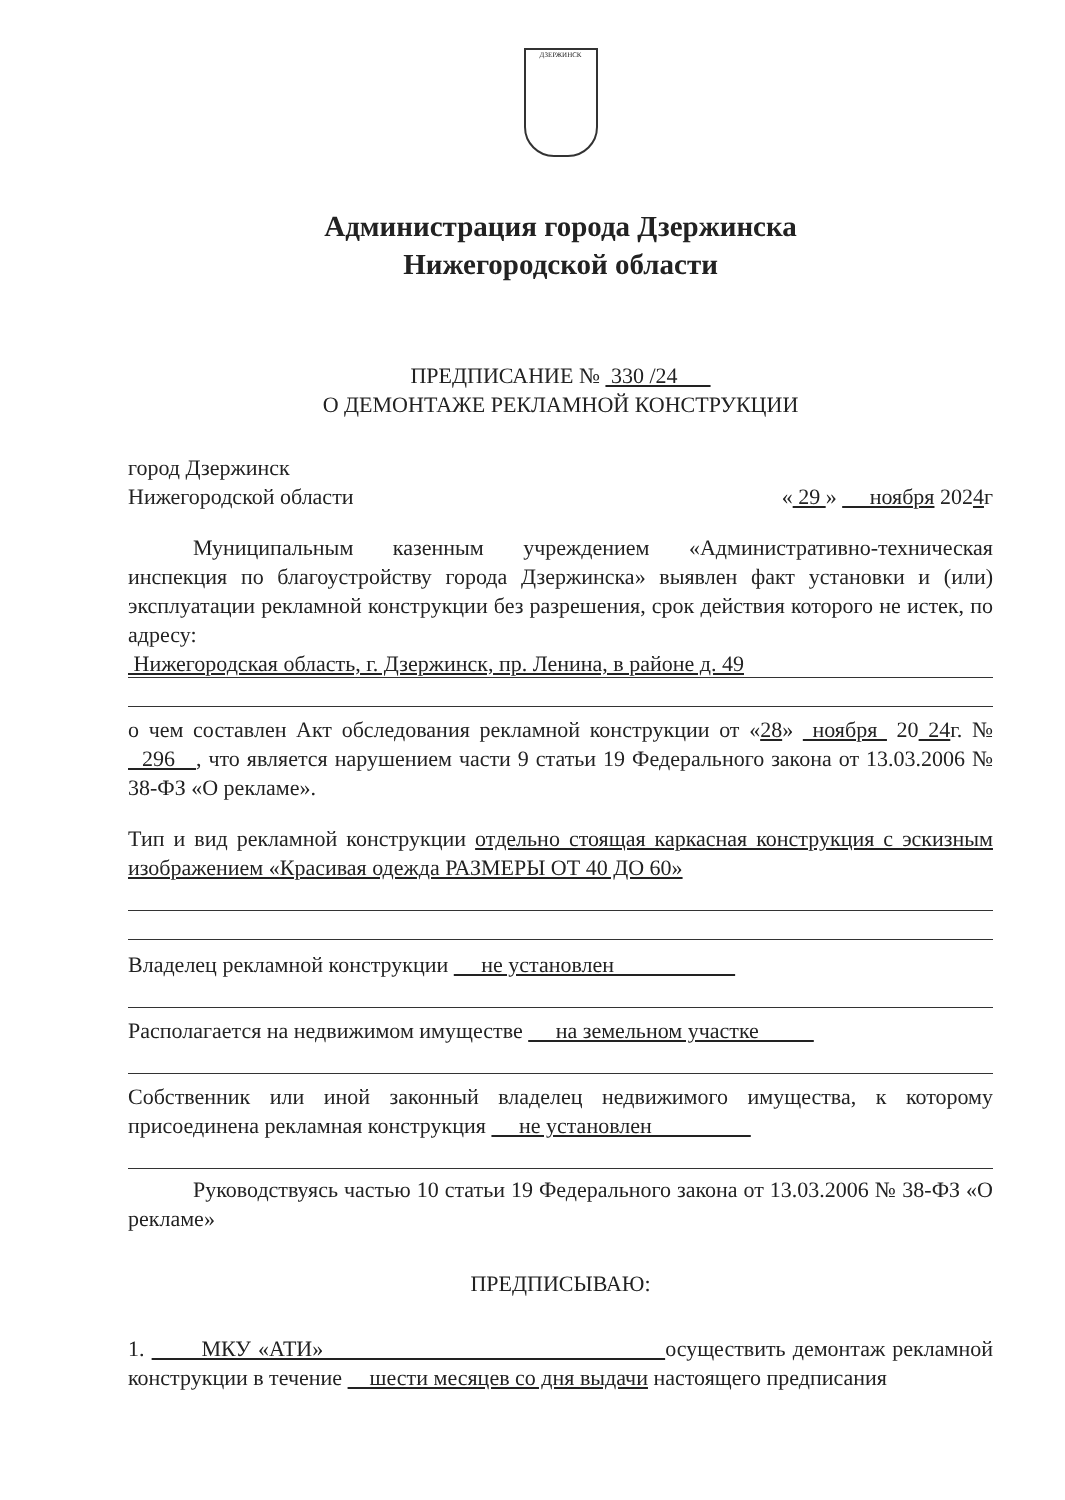ДЗЕРЖИНСК
Администрация города Дзержинска
Нижегородской области
ПРЕДПИСАНИЕ № 330 /24
О ДЕМОНТАЖЕ РЕКЛАМНОЙ КОНСТРУКЦИИ
город Дзержинск
Нижегородской области « 29 » ноября 2024г
Муниципальным казенным учреждением «Административно-техническая инспекция по благоустройству города Дзержинска» выявлен факт установки и (или) эксплуатации рекламной конструкции без разрешения, срок действия которого не истек, по адресу:
Нижегородская область, г. Дзержинск, пр. Ленина, в районе д. 49
о чем составлен Акт обследования рекламной конструкции от «28» ноября 20 24г. № 296 , что является нарушением части 9 статьи 19 Федерального закона от 13.03.2006 № 38-ФЗ «О рекламе».
Тип и вид рекламной конструкции отдельно стоящая каркасная конструкция с эскизным изображением «Красивая одежда РАЗМЕРЫ ОТ 40 ДО 60»
Владелец рекламной конструкции не установлен
Располагается на недвижимом имуществе на земельном участке
Собственник или иной законный владелец недвижимого имущества, к которому присоединена рекламная конструкция не установлен
Руководствуясь частью 10 статьи 19 Федерального закона от 13.03.2006 № 38-ФЗ «О рекламе»
ПРЕДПИСЫВАЮ:
1. МКУ «АТИ» осуществить демонтаж рекламной конструкции в течение шести месяцев со дня выдачи настоящего предписания